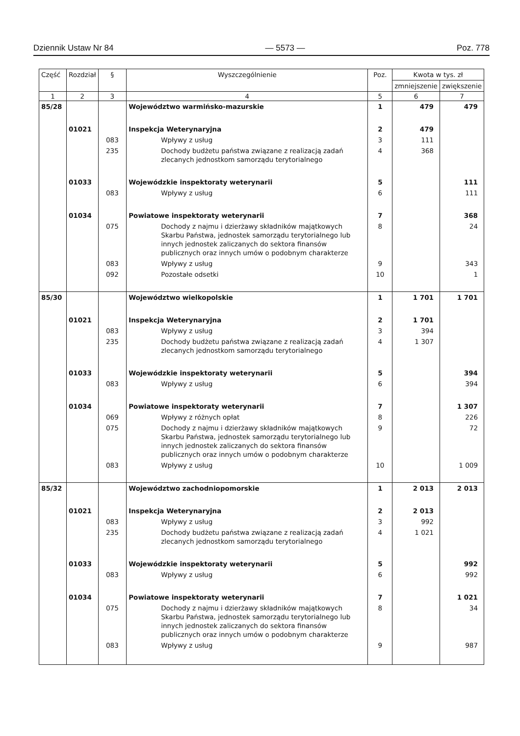Dziennik Ustaw Nr 84 — 5573 — Poz. 778
| Część | Rozdział | § | Wyszczególnienie | Poz. | Kwota w tys. zł | |
| --- | --- | --- | --- | --- | --- | --- |
| | | | | | zmniejszenie | zwiększenie |
| 1 | 2 | 3 | 4 | 5 | 6 | 7 |
| 85/28 | | | Województwo warmińsko-mazurskie | 1 | 479 | 479 |
| | 01021 | | Inspekcja Weterynaryjna | 2 | 479 | |
| | | 083 | Wpływy z usług | 3 | 111 | |
| | | 235 | Dochody budżetu państwa związane z realizacją zadań zlecanych jednostkom samorządu terytorialnego | 4 | 368 | |
| | 01033 | | Wojewódzkie inspektoraty weterynarii | 5 | | 111 |
| | | 083 | Wpływy z usług | 6 | | 111 |
| | 01034 | | Powiatowe inspektoraty weterynarii | 7 | | 368 |
| | | 075 | Dochody z najmu i dzierżawy składników majątkowych Skarbu Państwa, jednostek samorządu terytorialnego lub innych jednostek zaliczanych do sektora finansów publicznych oraz innych umów o podobnym charakterze | 8 | | 24 |
| | | 083 | Wpływy z usług | 9 | | 343 |
| | | 092 | Pozostałe odsetki | 10 | | 1 |
| 85/30 | | | Województwo wielkopolskie | 1 | 1 701 | 1 701 |
| | 01021 | | Inspekcja Weterynaryjna | 2 | 1 701 | |
| | | 083 | Wpływy z usług | 3 | 394 | |
| | | 235 | Dochody budżetu państwa związane z realizacją zadań zlecanych jednostkom samorządu terytorialnego | 4 | 1 307 | |
| | 01033 | | Wojewódzkie inspektoraty weterynarii | 5 | | 394 |
| | | 083 | Wpływy z usług | 6 | | 394 |
| | 01034 | | Powiatowe inspektoraty weterynarii | 7 | | 1 307 |
| | | 069 | Wpływy z różnych opłat | 8 | | 226 |
| | | 075 | Dochody z najmu i dzierżawy składników majątkowych Skarbu Państwa, jednostek samorządu terytorialnego lub innych jednostek zaliczanych do sektora finansów publicznych oraz innych umów o podobnym charakterze | 9 | | 72 |
| | | 083 | Wpływy z usług | 10 | | 1 009 |
| 85/32 | | | Województwo zachodniopomorskie | 1 | 2 013 | 2 013 |
| | 01021 | | Inspekcja Weterynaryjna | 2 | 2 013 | |
| | | 083 | Wpływy z usług | 3 | 992 | |
| | | 235 | Dochody budżetu państwa związane z realizacją zadań zlecanych jednostkom samorządu terytorialnego | 4 | 1 021 | |
| | 01033 | | Wojewódzkie inspektoraty weterynarii | 5 | | 992 |
| | | 083 | Wpływy z usług | 6 | | 992 |
| | 01034 | | Powiatowe inspektoraty weterynarii | 7 | | 1 021 |
| | | 075 | Dochody z najmu i dzierżawy składników majątkowych Skarbu Państwa, jednostek samorządu terytorialnego lub innych jednostek zaliczanych do sektora finansów publicznych oraz innych umów o podobnym charakterze | 8 | | 34 |
| | | 083 | Wpływy z usług | 9 | | 987 |